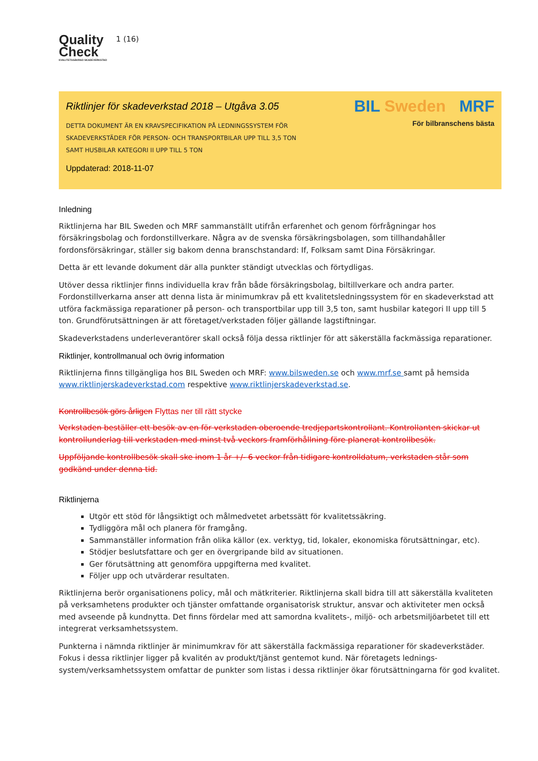Quality
Check
KVALITETSSÄKRAD SKADEVERKSTAD
1 (16)
Riktlinjer för skadeverkstad 2018 – Utgåva 3.05
DETTA DOKUMENT ÄR EN KRAVSPECIFIKATION PÅ LEDNINGSSYSTEM FÖR
SKADEVERKSTÄDER FÖR PERSON- OCH TRANSPORTBILAR UPP TILL 3,5 TON
SAMT HUSBILAR KATEGORI II UPP TILL 5 TON
Uppdaterad: 2018-11-07
BIL Sweden MRF
För bilbranschens bästa
Inledning
Riktlinjerna har BIL Sweden och MRF sammanställt utifrån erfarenhet och genom förfrågningar hos försäkringsbolag och fordonstillverkare. Några av de svenska försäkringsbolagen, som tillhandahåller fordonsförsäkringar, ställer sig bakom denna branschstandard: If, Folksam samt Dina Försäkringar.
Detta är ett levande dokument där alla punkter ständigt utvecklas och förtydligas.
Utöver dessa riktlinjer finns individuella krav från både försäkringsbolag, biltillverkare och andra parter. Fordonstillverkarna anser att denna lista är minimumkrav på ett kvalitetsledningssystem för en skadeverkstad att utföra fackmässiga reparationer på person- och transportbilar upp till 3,5 ton, samt husbilar kategori II upp till 5 ton. Grundförutsättningen är att företaget/verkstaden följer gällande lagstiftningar.
Skadeverkstadens underleverantörer skall också följa dessa riktlinjer för att säkerställa fackmässiga reparationer.
Riktlinjer, kontrollmanual och övrig information
Riktlinjerna finns tillgängliga hos BIL Sweden och MRF: www.bilsweden.se och www.mrf.se samt på hemsida www.riktlinjerskadeverkstad.com respektive www.riktlinjerskadeverkstad.se.
Kontrollbesök görs årligen Flyttas ner till rätt stycke
Verkstaden beställer ett besök av en för verkstaden oberoende tredjepartskontrollant. Kontrollanten skickar ut kontrollunderlag till verkstaden med minst två veckors framförhållning före planerat kontrollbesök.
Uppföljande kontrollbesök skall ske inom 1 år +/- 6 veckor från tidigare kontrolldatum, verkstaden står som godkänd under denna tid.
Riktlinjerna
Utgör ett stöd för långsiktigt och målmedvetet arbetssätt för kvalitetssäkring.
Tydliggöra mål och planera för framgång.
Sammanställer information från olika källor (ex. verktyg, tid, lokaler, ekonomiska förutsättningar, etc).
Stödjer beslutsfattare och ger en övergripande bild av situationen.
Ger förutsättning att genomföra uppgifterna med kvalitet.
Följer upp och utvärderar resultaten.
Riktlinjerna berör organisationens policy, mål och mätkriterier. Riktlinjerna skall bidra till att säkerställa kvaliteten på verksamhetens produkter och tjänster omfattande organisatorisk struktur, ansvar och aktiviteter men också med avseende på kundnytta. Det finns fördelar med att samordna kvalitets-, miljö- och arbetsmiljöarbetet till ett integrerat verksamhetssystem.
Punkterna i nämnda riktlinjer är minimumkrav för att säkerställa fackmässiga reparationer för skadeverkstäder. Fokus i dessa riktlinjer ligger på kvalitén av produkt/tjänst gentemot kund. När företagets lednings-system/verksamhetssystem omfattar de punkter som listas i dessa riktlinjer ökar förutsättningarna för god kvalitet.